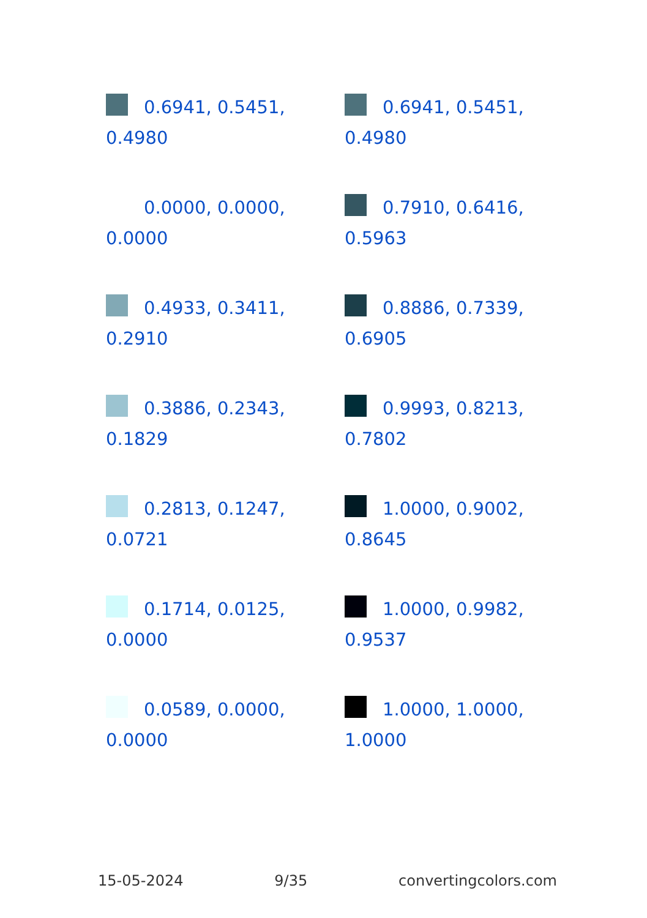0.6941, 0.5451, 0.4980
0.6941, 0.5451, 0.4980
0.0000, 0.0000, 0.0000
0.7910, 0.6416, 0.5963
0.4933, 0.3411, 0.2910
0.8886, 0.7339, 0.6905
0.3886, 0.2343, 0.1829
0.9993, 0.8213, 0.7802
0.2813, 0.1247, 0.0721
1.0000, 0.9002, 0.8645
0.1714, 0.0125, 0.0000
1.0000, 0.9982, 0.9537
0.0589, 0.0000, 0.0000
1.0000, 1.0000, 1.0000
15-05-2024 9/35 convertingcolors.com